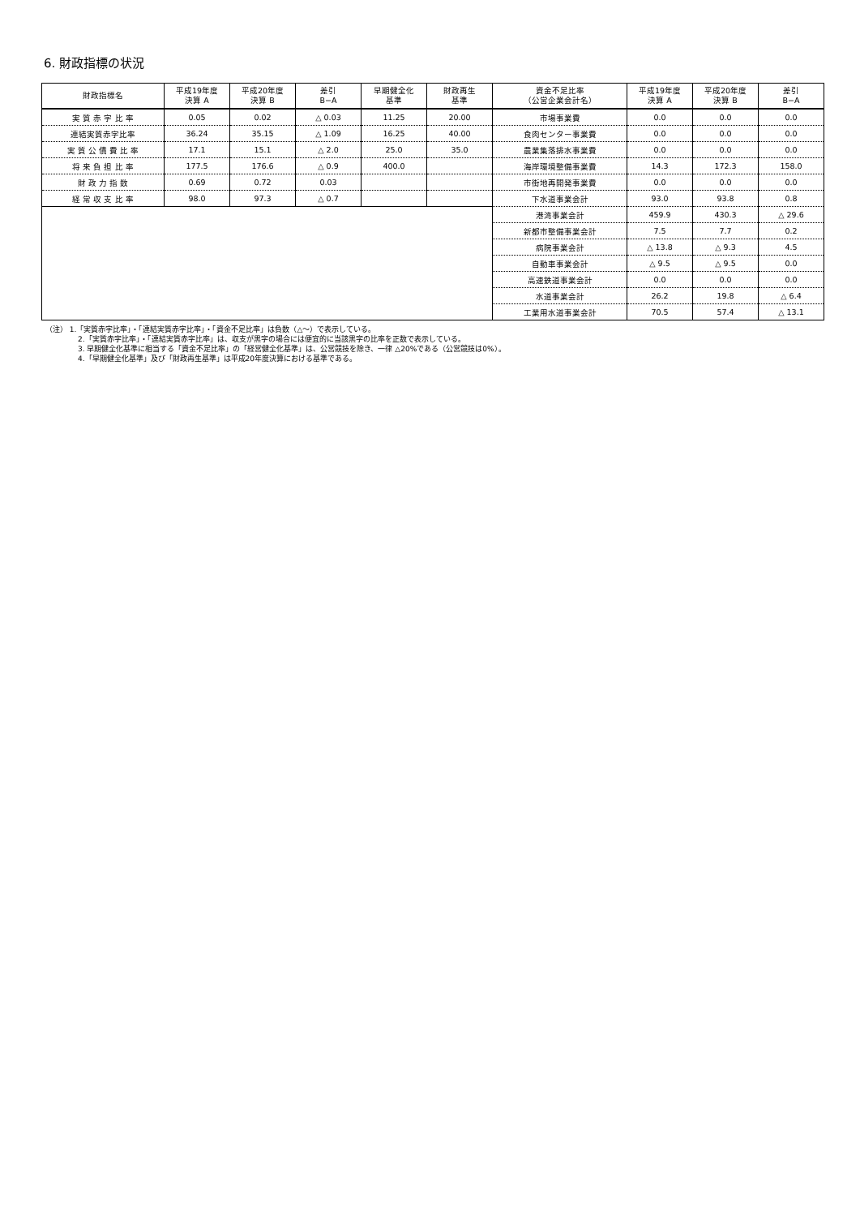6. 財政指標の状況
| 財政指標名 | 平成19年度 決算 A | 平成20年度 決算 B | 差引 B−A | 早期健全化 基準 | 財政再生 基準 | 資金不足比率 （公営企業会計名） | 平成19年度 決算 A | 平成20年度 決算 B | 差引 B−A |
| --- | --- | --- | --- | --- | --- | --- | --- | --- | --- |
| 実 質 赤 字 比 率 | 0.05 | 0.02 | △ 0.03 | 11.25 | 20.00 | 市場事業費 | 0.0 | 0.0 | 0.0 |
| 連結実質赤字比率 | 36.24 | 35.15 | △ 1.09 | 16.25 | 40.00 | 食肉センター事業費 | 0.0 | 0.0 | 0.0 |
| 実 質 公 債 費 比 率 | 17.1 | 15.1 | △ 2.0 | 25.0 | 35.0 | 農業集落排水事業費 | 0.0 | 0.0 | 0.0 |
| 将 来 負 担 比 率 | 177.5 | 176.6 | △ 0.9 | 400.0 | | 海岸環境整備事業費 | 14.3 | 172.3 | 158.0 |
| 財 政 力 指 数 | 0.69 | 0.72 | 0.03 | | | 市街地再開発事業費 | 0.0 | 0.0 | 0.0 |
| 経 常 収 支 比 率 | 98.0 | 97.3 | △ 0.7 | | | 下水道事業会計 | 93.0 | 93.8 | 0.8 |
| | | | | | | 港湾事業会計 | 459.9 | 430.3 | △ 29.6 |
| | | | | | | 新都市整備事業会計 | 7.5 | 7.7 | 0.2 |
| | | | | | | 病院事業会計 | △ 13.8 | △ 9.3 | 4.5 |
| | | | | | | 自動車事業会計 | △ 9.5 | △ 9.5 | 0.0 |
| | | | | | | 高速鉄道事業会計 | 0.0 | 0.0 | 0.0 |
| | | | | | | 水道事業会計 | 26.2 | 19.8 | △ 6.4 |
| | | | | | | 工業用水道事業会計 | 70.5 | 57.4 | △ 13.1 |
（注） 1.「実質赤字比率」・「連結実質赤字比率」・「資金不足比率」は負数（△～）で表示している。
2.「実質赤字比率」・「連結実質赤字比率」は、収支が黒字の場合には便宜的に当該黒字の比率を正数で表示している。
3. 早期健全化基準に相当する「資金不足比率」の「経営健全化基準」は、公営競技を除き、一律 △20%である（公営競技は0%）。
4.「早期健全化基準」及び「財政再生基準」は平成20年度決算における基準である。